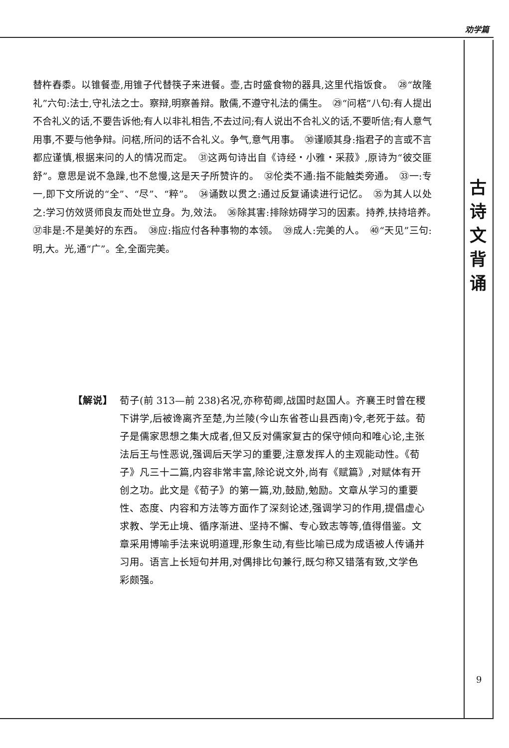劝学篇
古
诗
文
背
诵
9
替杵舂黍。以锥餐壶,用锥子代替筷子来进餐。壶,古时盛食物的器具,这里代指饭食。　㉘“故隆礼”六句:法士,守礼法之士。察辩,明察善辩。散儒,不遵守礼法的儒生。　㉙“问楛”八句:有人提出不合礼义的话,不要告诉他;有人以非礼相告,不去过问;有人说出不合礼义的话,不要听信;有人意气用事,不要与他争辩。问楛,所问的话不合礼义。争气,意气用事。　㉚谨顺其身:指君子的言或不言都应谨慎,根据来问的人的情况而定。　㉛这两句诗出自《诗经・小雅・采菽》,原诗为“彼交匪舒”。意思是说不急躁,也不怠慢,这是天子所赞许的。　㉜伦类不通:指不能触类旁通。　㉝一:专一,即下文所说的“全”、“尽”、“粹”。　㉞诵数以贯之:通过反复诵读进行记忆。　㉟为其人以处之:学习仿效贤师良友而处世立身。为,效法。　㊱除其害:排除妨碍学习的因素。持养,扶持培养。　㊲非是:不是美好的东西。　㊳应:指应付各种事物的本领。　㊴成人:完美的人。　㊵“天见”三句:明,大。光,通“广”。全,全面完美。
【解说】 荀子(前 313—前 238)名况,亦称荀卿,战国时赵国人。齐襄王时曾在稷下讲学,后被谗离齐至楚,为兰陵(今山东省苍山县西南)令,老死于兹。荀子是儒家思想之集大成者,但又反对儒家复古的保守倾向和唯心论,主张法后王与性恶说,强调后天学习的重要,注意发挥人的主观能动性。《荀子》凡三十二篇,内容非常丰富,除论说文外,尚有《赋篇》,对赋体有开创之功。此文是《荀子》的第一篇,劝,鼓励,勉励。文章从学习的重要性、态度、内容和方法等方面作了深刻论述,强调学习的作用,提倡虚心求教、学无止境、循序渐进、坚持不懈、专心致志等等,值得借鉴。文章采用博喻手法来说明道理,形象生动,有些比喻已成为成语被人传诵并习用。语言上长短句并用,对偶排比句兼行,既匀称又错落有致,文学色彩颇强。